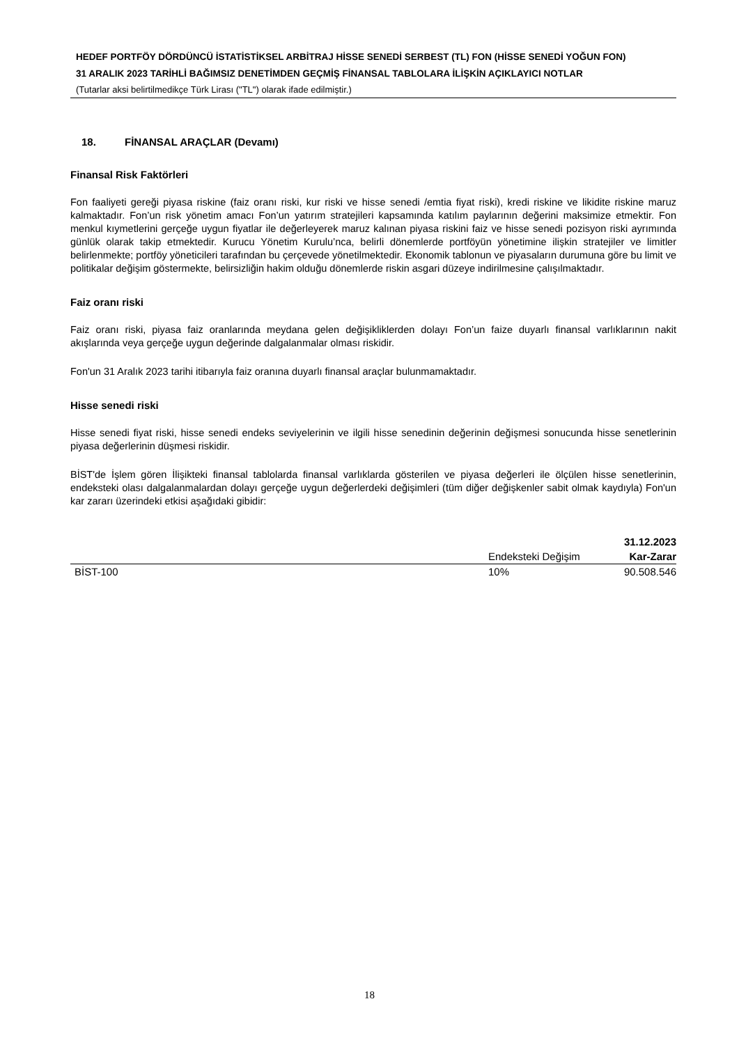HEDEF PORTFÖY DÖRDÜNCÜ İSTATİSTİKSEL ARBİTRAJ HİSSE SENEDİ SERBEST (TL) FON (HİSSE SENEDİ YOĞUN FON)
31 ARALIK 2023 TARİHLİ BAĞIMSIZ DENETİMDEN GEÇMİŞ FİNANSAL TABLOLARA İLİŞKİN AÇIKLAYICI NOTLAR
(Tutarlar aksi belirtilmedikçe Türk Lirası ("TL") olarak ifade edilmiştir.)
18. FİNANSAL ARAÇLAR (Devamı)
Finansal Risk Faktörleri
Fon faaliyeti gereği piyasa riskine (faiz oranı riski, kur riski ve hisse senedi /emtia fiyat riski), kredi riskine ve likidite riskine maruz kalmaktadır. Fon’un risk yönetim amacı Fon’un yatırım stratejileri kapsamında katılım paylarının değerini maksimize etmektir. Fon menkul kıymetlerini gerçeğe uygun fiyatlar ile değerleyerek maruz kalınan piyasa riskini faiz ve hisse senedi pozisyon riski ayrımında günlük olarak takip etmektedir. Kurucu Yönetim Kurulu’nca, belirli dönemlerde portföyün yönetimine ilişkin stratejiler ve limitler belirlenmekte; portföy yöneticileri tarafından bu çerçevede yönetilmektedir. Ekonomik tablonun ve piyasaların durumuna göre bu limit ve politikalar değişim göstermekte, belirsizliğin hakim olduğu dönemlerde riskin asgari düzeye indirilmesine çalışılmaktadır.
Faiz oranı riski
Faiz oranı riski, piyasa faiz oranlarında meydana gelen değişikliklerden dolayı Fon’un faize duyarlı finansal varlıklarının nakit akışlarında veya gerçeğe uygun değerinde dalgalanmalar olması riskidir.
Fon'un 31 Aralık 2023 tarihi itibarıyla faiz oranına duyarlı finansal araçlar bulunmamaktadır.
Hisse senedi riski
Hisse senedi fiyat riski, hisse senedi endeks seviyelerinin ve ilgili hisse senedinin değerinin değişmesi sonucunda hisse senetlerinin piyasa değerlerinin düşmesi riskidir.
BİST'de İşlem gören İlişikteki finansal tablolarda finansal varlıklarda gösterilen ve piyasa değerleri ile ölçülen hisse senetlerinin, endeksteki olası dalgalanmalardan dolayı gerçeğe uygun değerlerdeki değişimleri (tüm diğer değişkenler sabit olmak kaydıyla) Fon'un kar zararı üzerindeki etkisi aşağıdaki gibidir:
| | | 31.12.2023 |
| --- | --- | --- |
| | Endeksteki Değişim | Kar-Zarar |
| BİST-100 | 10% | 90.508.546 |
18